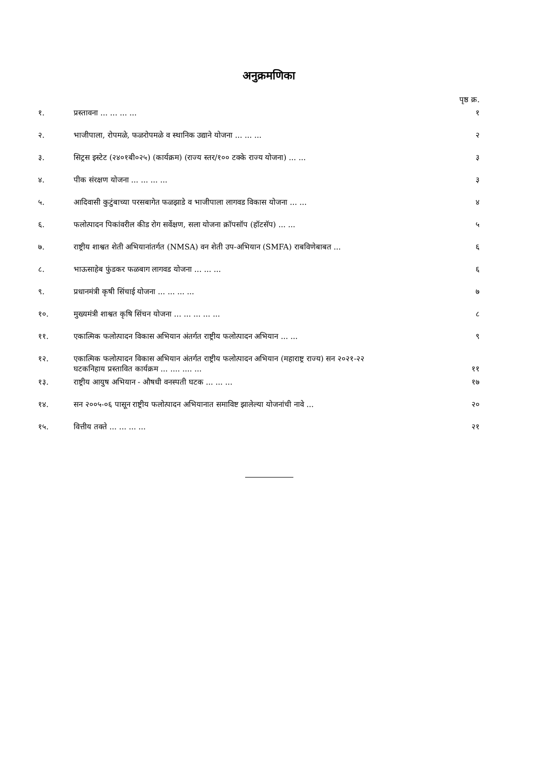अनुक्रमणिका
पृष्ठ क्र.
| १. | प्रस्तावना ... ... ... ... | १ |
| २. | भाजीपाला, रोपमळे, फळरोपमळे व स्थानिक उद्याने योजना ... ... ... | २ |
| ३. | सिट्रस इस्टेट (२४०१बी०२५) (कार्यक्रम) (राज्य स्तर/१०० टक्के राज्य योजना) ... ... | ३ |
| ४. | पीक संरक्षण योजना ... ... ... ... | ३ |
| ५. | आदिवासी कुटुंबाच्या परसबागेत फळझाडे व भाजीपाला लागवड विकास योजना ... ... | ४ |
| ६. | फलोत्पादन पिकांवरील कीड रोग सर्वेक्षण, सला योजना क्रॉपसॉप (हॉटसॅप) ... ... | ५ |
| ७. | राष्ट्रीय शाश्वत शेती अभियानांतर्गत (NMSA) वन शेती उप-अभियान (SMFA) राबविणेबाबत ... | ६ |
| ८. | भाऊसाहेब फुंडकर फळबाग लागवड योजना ... ... ... | ६ |
| ९. | प्रधानमंत्री कृषी सिंचाई योजना ... ... ... ... | ७ |
| १०. | मुख्यमंत्री शाश्वत कृषि सिंचन योजना ... ... ... ... ... | ८ |
| ११. | एकात्मिक फलोत्पादन विकास अभियान अंतर्गत राष्ट्रीय फलोत्पादन अभियान ... ... | ९ |
| १२. | एकात्मिक फलोत्पादन विकास अभियान अंतर्गत राष्ट्रीय फलोत्पादन अभियान (महाराष्ट्र राज्य) सन २०२१-२२ घटकनिहाय प्रस्तावित कार्यक्रम ... .... .... ... | ११ |
| १३. | राष्ट्रीय आयुष अभियान - औषधी वनस्पती घटक ... ... ... | १७ |
| १४. | सन २००५-०६ पासून राष्ट्रीय फलोत्पादन अभियानात समाविष्ट झालेल्या योजनांची नावे ... | २० |
| १५. | वित्तीय तक्ते ... ... ... ... | २१ |